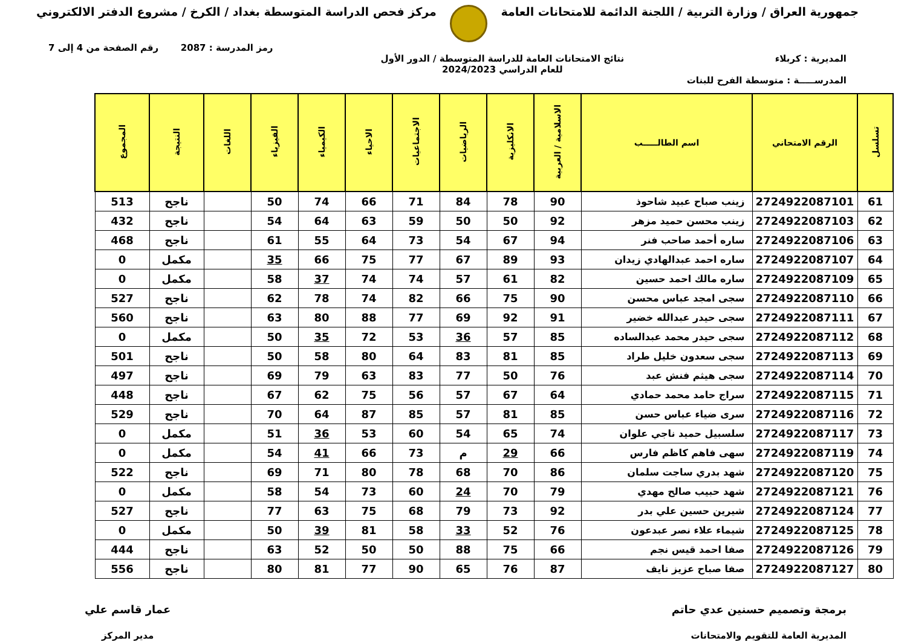جمهورية العراق / وزارة التربية / اللجنة الدائمة للامتحانات العامة
مركز فحص الدراسة المتوسطة بغداد / الكرخ / مشروع الدفتر الالكتروني
رمز المدرسة : 2087 رقم الصفحة من 4 إلى 7
المديرية : كربلاء نتائج الامتحانات العامة للدراسة المتوسطة / الدور الأول
للعام الدراسي 2024/2023
المدرســـــة : متوسطة الفرح للبنات
| تسلسل | الرقم الامتحاني | اسم الطالـــــب | الاسلامية / العربية | الانكليزية | الرياضيات | الاجتماعيات | الاحياء | الكيمياء | الفيزياء | اللغات | النتيجة | المجموع |
| --- | --- | --- | --- | --- | --- | --- | --- | --- | --- | --- | --- | --- |
| 61 | 2724922087101 | زينب صباح عبيد شاحوذ | 90 | 78 | 84 | 71 | 66 | 74 | 50 | | ناجح | 513 |
| 62 | 2724922087103 | زينب محسن حميد مزهر | 92 | 50 | 50 | 59 | 63 | 64 | 54 | | ناجح | 432 |
| 63 | 2724922087106 | ساره أحمد صاحب فنر | 94 | 67 | 54 | 73 | 64 | 55 | 61 | | ناجح | 468 |
| 64 | 2724922087107 | ساره احمد عبدالهادي زيدان | 93 | 89 | 67 | 77 | 75 | 66 | 35 | | مكمل | 0 |
| 65 | 2724922087109 | ساره مالك احمد حسين | 82 | 61 | 57 | 74 | 74 | 37 | 58 | | مكمل | 0 |
| 66 | 2724922087110 | سجى امجد عباس محسن | 90 | 75 | 66 | 82 | 74 | 78 | 62 | | ناجح | 527 |
| 67 | 2724922087111 | سجى حيدر عبدالله خضير | 91 | 92 | 69 | 77 | 88 | 80 | 63 | | ناجح | 560 |
| 68 | 2724922087112 | سجى حيدر محمد عبدالساده | 85 | 57 | 36 | 53 | 72 | 35 | 50 | | مكمل | 0 |
| 69 | 2724922087113 | سجى سعدون خليل طراد | 85 | 81 | 83 | 64 | 80 | 58 | 50 | | ناجح | 501 |
| 70 | 2724922087114 | سجى هيثم فنش عبد | 76 | 50 | 77 | 83 | 63 | 79 | 69 | | ناجح | 497 |
| 71 | 2724922087115 | سراج حامد محمد حمادي | 64 | 67 | 57 | 56 | 75 | 62 | 67 | | ناجح | 448 |
| 72 | 2724922087116 | سرى ضياء عباس حسن | 85 | 81 | 57 | 85 | 87 | 64 | 70 | | ناجح | 529 |
| 73 | 2724922087117 | سلسبيل حميد ناجي علوان | 74 | 65 | 54 | 60 | 53 | 36 | 51 | | مكمل | 0 |
| 74 | 2724922087119 | سهى فاهم كاظم فارس | 66 | 29 | م | 73 | 66 | 41 | 54 | | مكمل | 0 |
| 75 | 2724922087120 | شهد بدري ساجت سلمان | 86 | 70 | 68 | 78 | 80 | 71 | 69 | | ناجح | 522 |
| 76 | 2724922087121 | شهد حبيب صالح مهدي | 79 | 70 | 24 | 60 | 73 | 54 | 58 | | مكمل | 0 |
| 77 | 2724922087124 | شيرين حسين علي بدر | 92 | 73 | 79 | 68 | 75 | 63 | 77 | | ناجح | 527 |
| 78 | 2724922087125 | شيماء علاء نصر عبدعون | 76 | 52 | 33 | 58 | 81 | 39 | 50 | | مكمل | 0 |
| 79 | 2724922087126 | صفا احمد قيس نجم | 66 | 75 | 88 | 50 | 50 | 52 | 63 | | ناجح | 444 |
| 80 | 2724922087127 | صفا صباح عزيز نايف | 87 | 76 | 65 | 90 | 77 | 81 | 80 | | ناجح | 556 |
برمجة وتصميم حسنين عدي حاتم
المديرية العامة للتقويم والامتحانات
عمار قاسم علي
مدير المركز